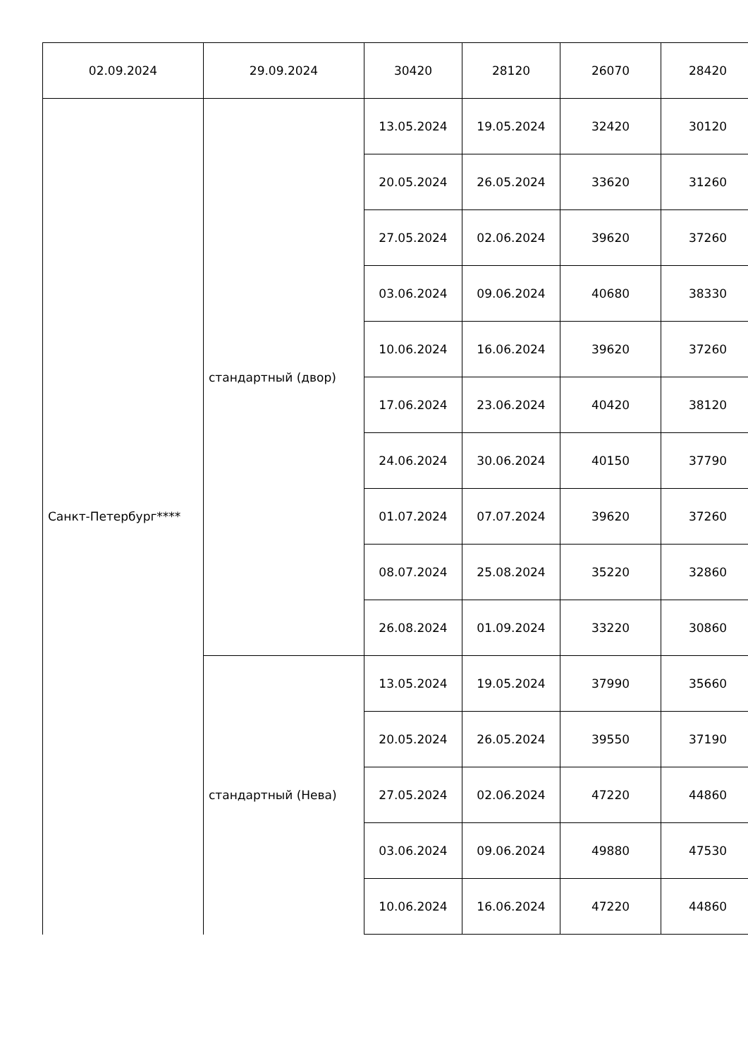| 02.09.2024 | 29.09.2024 | 30420 | 28120 | 26070 | 28420 |
| Санкт-Петербург**** | стандартный (двор) | 13.05.2024 | 19.05.2024 | 32420 | 30120 |
| | | 20.05.2024 | 26.05.2024 | 33620 | 31260 |
| | | 27.05.2024 | 02.06.2024 | 39620 | 37260 |
| | | 03.06.2024 | 09.06.2024 | 40680 | 38330 |
| | | 10.06.2024 | 16.06.2024 | 39620 | 37260 |
| | | 17.06.2024 | 23.06.2024 | 40420 | 38120 |
| | | 24.06.2024 | 30.06.2024 | 40150 | 37790 |
| | | 01.07.2024 | 07.07.2024 | 39620 | 37260 |
| | | 08.07.2024 | 25.08.2024 | 35220 | 32860 |
| | | 26.08.2024 | 01.09.2024 | 33220 | 30860 |
| | стандартный (Нева) | 13.05.2024 | 19.05.2024 | 37990 | 35660 |
| | | 20.05.2024 | 26.05.2024 | 39550 | 37190 |
| | | 27.05.2024 | 02.06.2024 | 47220 | 44860 |
| | | 03.06.2024 | 09.06.2024 | 49880 | 47530 |
| | | 10.06.2024 | 16.06.2024 | 47220 | 44860 |